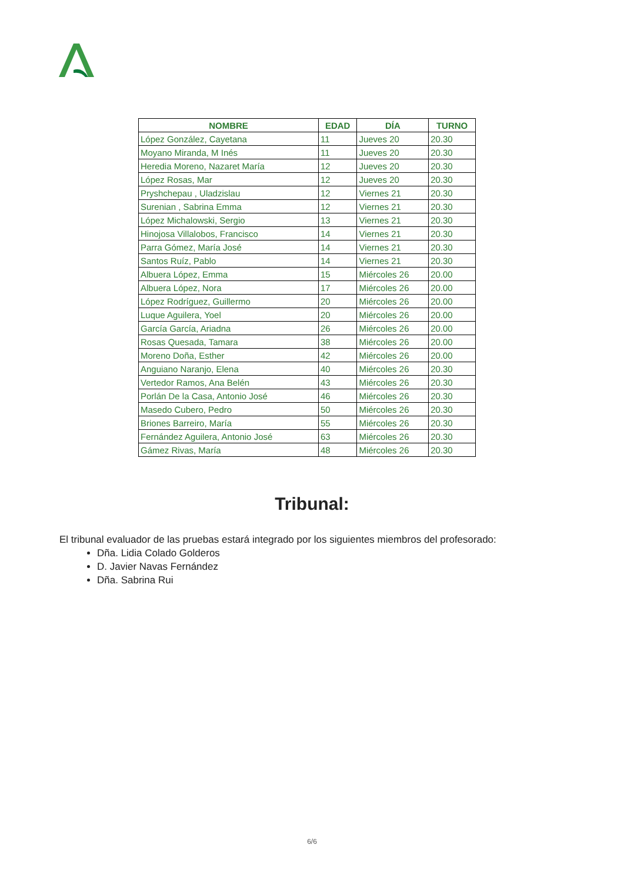| NOMBRE | EDAD | DÍA | TURNO |
| --- | --- | --- | --- |
| López González, Cayetana | 11 | Jueves 20 | 20.30 |
| Moyano Miranda, M Inés | 11 | Jueves 20 | 20.30 |
| Heredia Moreno, Nazaret María | 12 | Jueves 20 | 20.30 |
| López Rosas, Mar | 12 | Jueves 20 | 20.30 |
| Pryshchepau , Uladzislau | 12 | Viernes 21 | 20.30 |
| Surenian , Sabrina Emma | 12 | Viernes 21 | 20.30 |
| López Michalowski, Sergio | 13 | Viernes 21 | 20.30 |
| Hinojosa Villalobos, Francisco | 14 | Viernes 21 | 20.30 |
| Parra Gómez, María José | 14 | Viernes 21 | 20.30 |
| Santos Ruíz, Pablo | 14 | Viernes 21 | 20.30 |
| Albuera López, Emma | 15 | Miércoles 26 | 20.00 |
| Albuera López, Nora | 17 | Miércoles 26 | 20.00 |
| López Rodríguez, Guillermo | 20 | Miércoles 26 | 20.00 |
| Luque Aguilera, Yoel | 20 | Miércoles 26 | 20.00 |
| García García, Ariadna | 26 | Miércoles 26 | 20.00 |
| Rosas Quesada, Tamara | 38 | Miércoles 26 | 20.00 |
| Moreno Doña, Esther | 42 | Miércoles 26 | 20.00 |
| Anguiano Naranjo, Elena | 40 | Miércoles 26 | 20.30 |
| Vertedor Ramos, Ana Belén | 43 | Miércoles 26 | 20.30 |
| Porlán De la Casa, Antonio José | 46 | Miércoles 26 | 20.30 |
| Masedo Cubero, Pedro | 50 | Miércoles 26 | 20.30 |
| Briones Barreiro, María | 55 | Miércoles 26 | 20.30 |
| Fernández Aguilera, Antonio José | 63 | Miércoles 26 | 20.30 |
| Gámez Rivas, María | 48 | Miércoles 26 | 20.30 |
Tribunal:
El tribunal evaluador de las pruebas estará integrado por los siguientes miembros del profesorado:
Dña. Lidia Colado Golderos
D. Javier Navas Fernández
Dña. Sabrina Rui
6/6